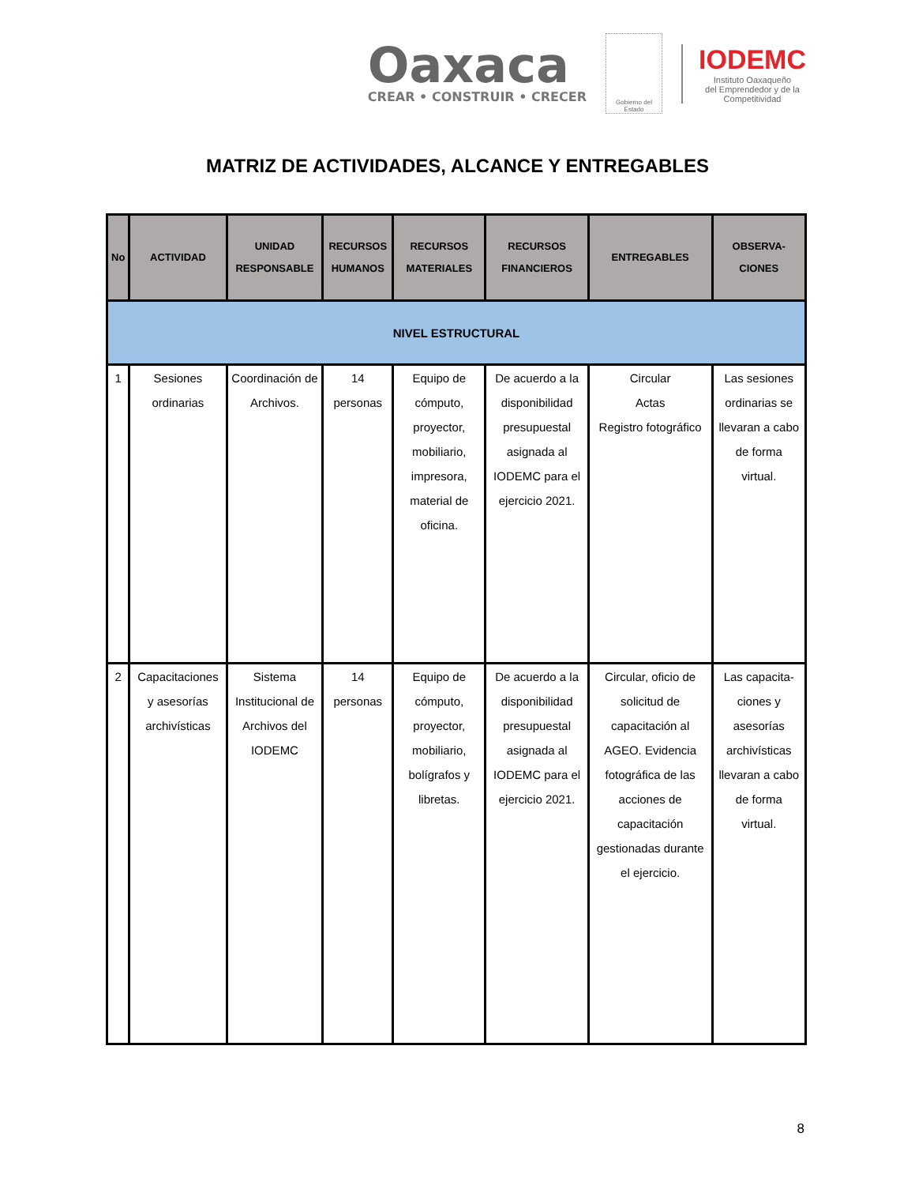Oaxaca
CREAR • CONSTRUIR • CRECER
Gobierno del Estado
IODEMC
Instituto Oaxaqueño
del Emprendedor y de la
Competitividad
MATRIZ DE ACTIVIDADES, ALCANCE Y ENTREGABLES
| No | ACTIVIDAD | UNIDAD RESPONSABLE | RECURSOS HUMANOS | RECURSOS MATERIALES | RECURSOS FINANCIEROS | ENTREGABLES | OBSERVA-CIONES |
| --- | --- | --- | --- | --- | --- | --- | --- |
| NIVEL ESTRUCTURAL | | | | | | | |
| 1 | Sesiones ordinarias | Coordinación de Archivos. | 14 personas | Equipo de cómputo, proyector, mobiliario, impresora, material de oficina. | De acuerdo a la disponibilidad presupuestal asignada al IODEMC para el ejercicio 2021. | Circular Actas Registro fotográfico | Las sesiones ordinarias se llevaran a cabo de forma virtual. |
| 2 | Capacitaciones y asesorías archivísticas | Sistema Institucional de Archivos del IODEMC | 14 personas | Equipo de cómputo, proyector, mobiliario, bolígrafos y libretas. | De acuerdo a la disponibilidad presupuestal asignada al IODEMC para el ejercicio 2021. | Circular, oficio de solicitud de capacitación al AGEO. Evidencia fotográfica de las acciones de capacitación gestionadas durante el ejercicio. | Las capacita-ciones y asesorías archivísticas llevaran a cabo de forma virtual. |
8